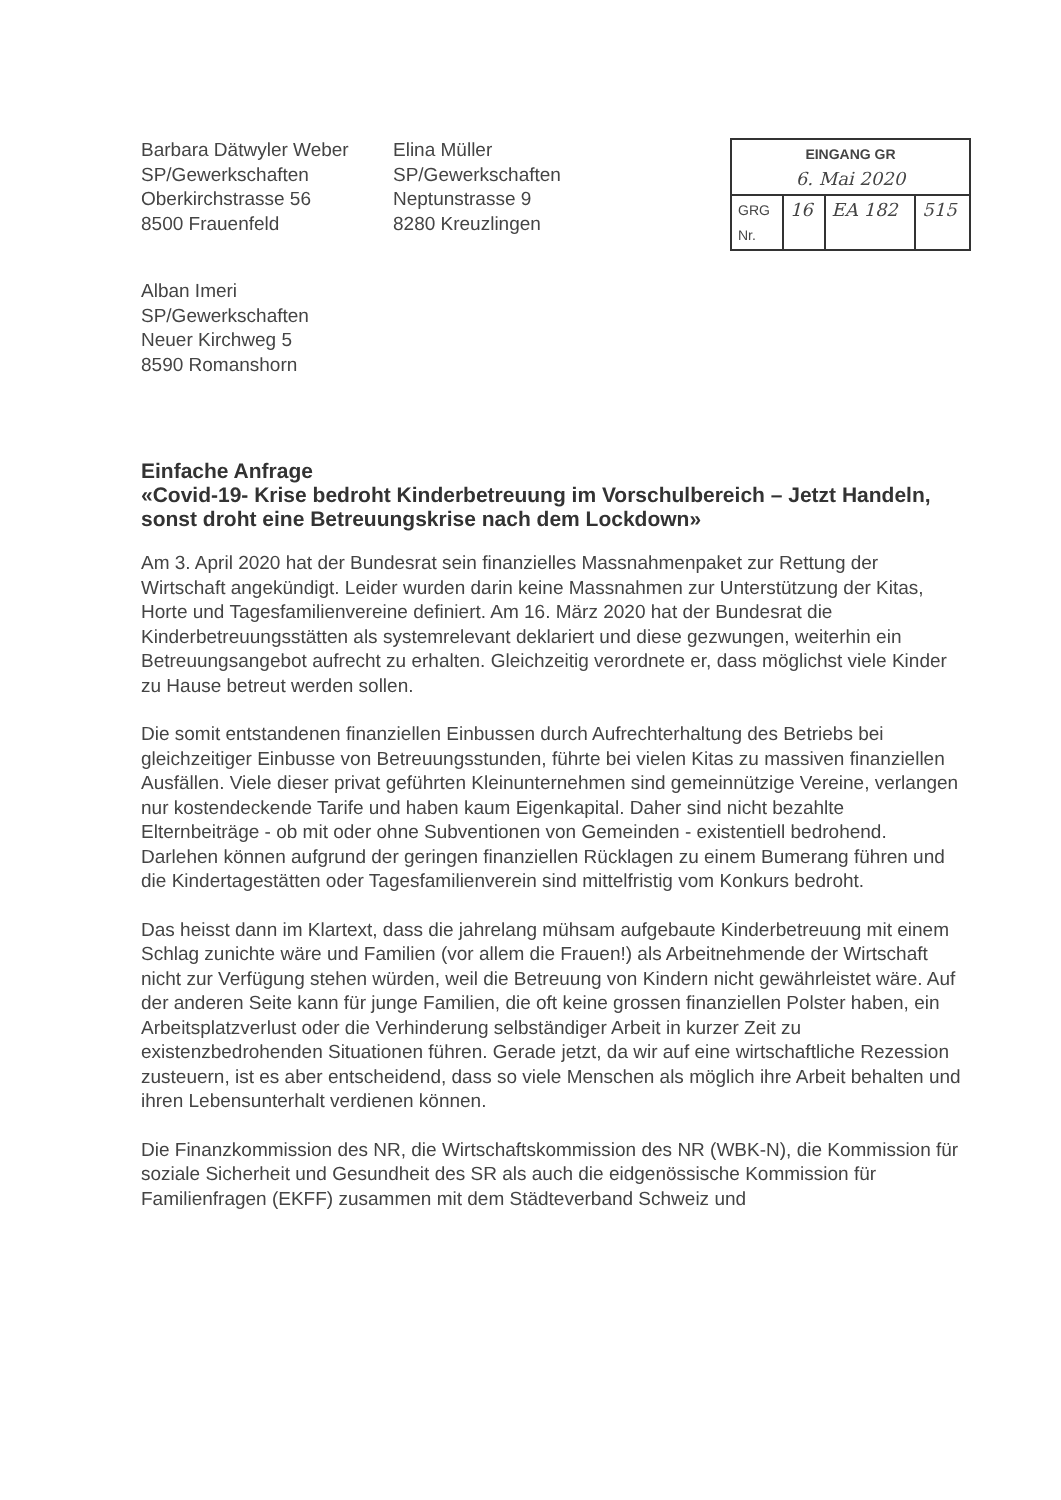Barbara Dätwyler Weber
SP/Gewerkschaften
Oberkirchstrasse 56
8500 Frauenfeld
Elina Müller
SP/Gewerkschaften
Neptunstrasse 9
8280 Kreuzlingen
| EINGANG GR 6. Mai 2020 | | | |
| GRG Nr. | 16 | EA 182 | 515 |
Alban Imeri
SP/Gewerkschaften
Neuer Kirchweg 5
8590 Romanshorn
Einfache Anfrage
«Covid-19- Krise bedroht Kinderbetreuung im Vorschulbereich – Jetzt Handeln, sonst droht eine Betreuungskrise nach dem Lockdown»
Am 3. April 2020 hat der Bundesrat sein finanzielles Massnahmenpaket zur Rettung der Wirtschaft angekündigt. Leider wurden darin keine Massnahmen zur Unterstützung der Kitas, Horte und Tagesfamilienvereine definiert. Am 16. März 2020 hat der Bundesrat die Kinderbetreuungsstätten als systemrelevant deklariert und diese gezwungen, weiterhin ein Betreuungsangebot aufrecht zu erhalten. Gleichzeitig verordnete er, dass möglichst viele Kinder zu Hause betreut werden sollen.
Die somit entstandenen finanziellen Einbussen durch Aufrechterhaltung des Betriebs bei gleichzeitiger Einbusse von Betreuungsstunden, führte bei vielen Kitas zu massiven finanziellen Ausfällen. Viele dieser privat geführten Kleinunternehmen sind gemeinnützige Vereine, verlangen nur kostendeckende Tarife und haben kaum Eigenkapital. Daher sind nicht bezahlte Elternbeiträge - ob mit oder ohne Subventionen von Gemeinden - existentiell bedrohend. Darlehen können aufgrund der geringen finanziellen Rücklagen zu einem Bumerang führen und die Kindertagestätten oder Tagesfamilienverein sind mittelfristig vom Konkurs bedroht.
Das heisst dann im Klartext, dass die jahrelang mühsam aufgebaute Kinderbetreuung mit einem Schlag zunichte wäre und Familien (vor allem die Frauen!) als Arbeitnehmende der Wirtschaft nicht zur Verfügung stehen würden, weil die Betreuung von Kindern nicht gewährleistet wäre. Auf der anderen Seite kann für junge Familien, die oft keine grossen finanziellen Polster haben, ein Arbeitsplatzverlust oder die Verhinderung selbständiger Arbeit in kurzer Zeit zu existenzbedrohenden Situationen führen. Gerade jetzt, da wir auf eine wirtschaftliche Rezession zusteuern, ist es aber entscheidend, dass so viele Menschen als möglich ihre Arbeit behalten und ihren Lebensunterhalt verdienen können.
Die Finanzkommission des NR, die Wirtschaftskommission des NR (WBK-N), die Kommission für soziale Sicherheit und Gesundheit des SR als auch die eidgenössische Kommission für Familienfragen (EKFF) zusammen mit dem Städteverband Schweiz und